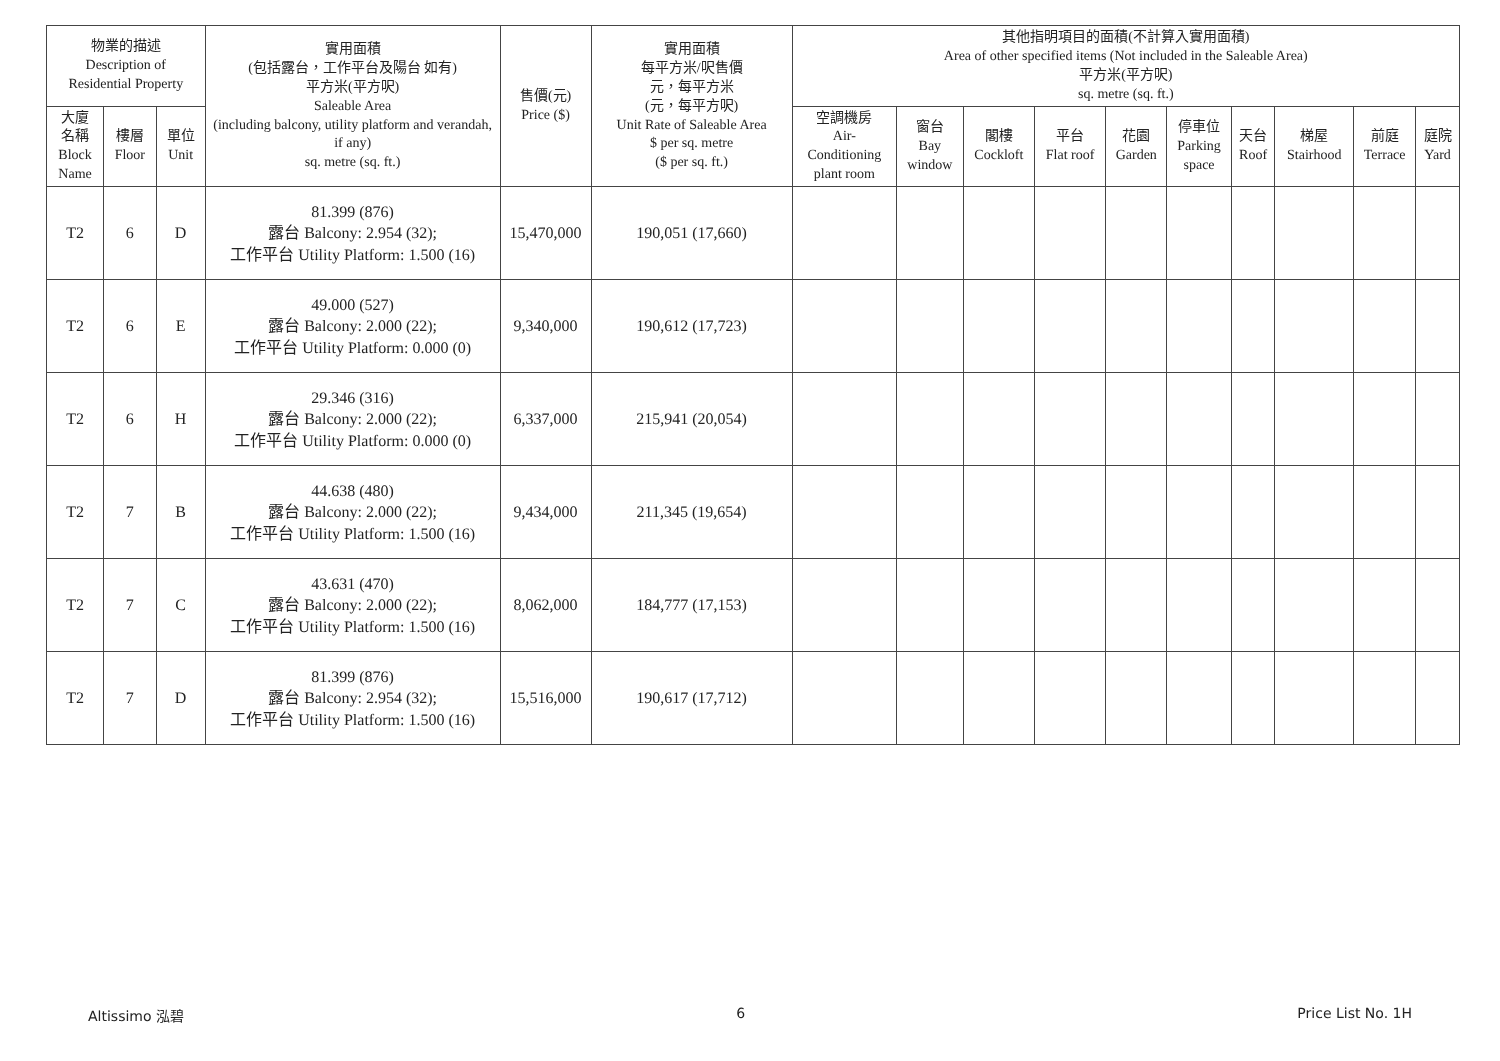| 物業的描述 Description of Residential Property | | | 實用面積 (包括露台，工作平台及陽台 如有) 平方米(平方呎) Saleable Area (including balcony, utility platform and verandah, if any) sq. metre (sq. ft.) | 售價(元) Price ($) | 實用面積 每平方米/呎售價 元，每平方米 (元，每平方呎) Unit Rate of Saleable Area $ per sq. metre ($ per sq. ft.) | 其他指明項目的面積(不計算入實用面積) Area of other specified items (Not included in the Saleable Area) 平方米(平方呎) sq. metre (sq. ft.) | | | | | | | | | |
| --- | --- | --- | --- | --- | --- | --- | --- | --- | --- | --- | --- | --- | --- | --- | --- |
| 大廈 名稱 Block Name | 樓層 Floor | 單位 Unit | | | | 空調機房 Air- Conditioning plant room | 窗台 Bay window | 閣樓 Cockloft | 平台 Flat roof | 花園 Garden | 停車位 Parking space | 天台 Roof | 梯屋 Stairhood | 前庭 Terrace | 庭院 Yard |
| T2 | 6 | D | 81.399 (876) 露台 Balcony: 2.954 (32); 工作平台 Utility Platform: 1.500 (16) | 15,470,000 | 190,051 (17,660) | | | | | | | | | | |
| T2 | 6 | E | 49.000 (527) 露台 Balcony: 2.000 (22); 工作平台 Utility Platform: 0.000 (0) | 9,340,000 | 190,612 (17,723) | | | | | | | | | | |
| T2 | 6 | H | 29.346 (316) 露台 Balcony: 2.000 (22); 工作平台 Utility Platform: 0.000 (0) | 6,337,000 | 215,941 (20,054) | | | | | | | | | | |
| T2 | 7 | B | 44.638 (480) 露台 Balcony: 2.000 (22); 工作平台 Utility Platform: 1.500 (16) | 9,434,000 | 211,345 (19,654) | | | | | | | | | | |
| T2 | 7 | C | 43.631 (470) 露台 Balcony: 2.000 (22); 工作平台 Utility Platform: 1.500 (16) | 8,062,000 | 184,777 (17,153) | | | | | | | | | | |
| T2 | 7 | D | 81.399 (876) 露台 Balcony: 2.954 (32); 工作平台 Utility Platform: 1.500 (16) | 15,516,000 | 190,617 (17,712) | | | | | | | | | | |
Altissimo 泓碧 6 Price List No. 1H